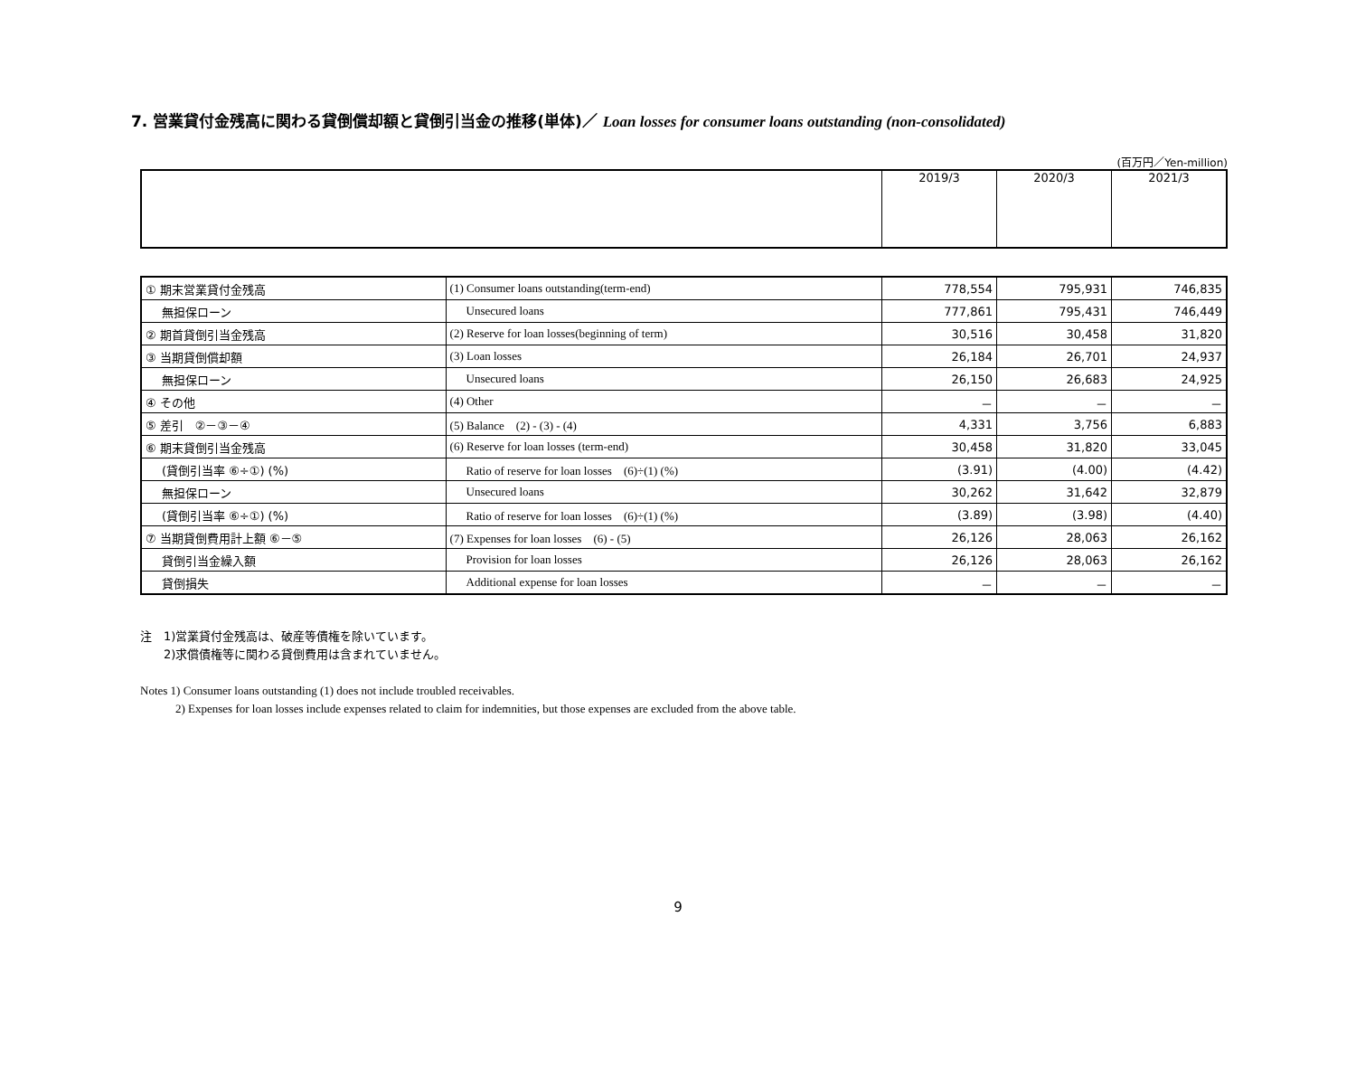7. 営業貸付金残高に関わる貸倒償却額と貸倒引当金の推移(単体)／ Loan losses for consumer loans outstanding (non-consolidated)
(百万円／Yen-million)
| | 2019/3 | 2020/3 | 2021/3 |
| --- | --- | --- | --- |
| ① 期末営業貸付金残高 | (1) Consumer loans outstanding(term-end) | 778,554 | 795,931 | 746,835 |
| 無担保ローン | Unsecured loans | 777,861 | 795,431 | 746,449 |
| ② 期首貸倒引当金残高 | (2) Reserve for loan losses(beginning of term) | 30,516 | 30,458 | 31,820 |
| ③ 当期貸倒償却額 | (3) Loan losses | 26,184 | 26,701 | 24,937 |
| 無担保ローン | Unsecured loans | 26,150 | 26,683 | 24,925 |
| ④ その他 | (4) Other | － | － | － |
| ⑤ 差引 ②－③－④ | (5) Balance (2) - (3) - (4) | 4,331 | 3,756 | 6,883 |
| ⑥ 期末貸倒引当金残高 | (6) Reserve for loan losses (term-end) | 30,458 | 31,820 | 33,045 |
| (貸倒引当率 ⑥÷①) (%) | Ratio of reserve for loan losses (6)÷(1) (%) | (3.91) | (4.00) | (4.42) |
| 無担保ローン | Unsecured loans | 30,262 | 31,642 | 32,879 |
| (貸倒引当率 ⑥÷①) (%) | Ratio of reserve for loan losses (6)÷(1) (%) | (3.89) | (3.98) | (4.40) |
| ⑦ 当期貸倒費用計上額 ⑥－⑤ | (7) Expenses for loan losses (6) - (5) | 26,126 | 28,063 | 26,162 |
| 貸倒引当金繰入額 | Provision for loan losses | 26,126 | 28,063 | 26,162 |
| 貸倒損失 | Additional expense for loan losses | － | － | － |
注　1)営業貸付金残高は、破産等債権を除いています。
　　2)求償債権等に関わる貸倒費用は含まれていません。
Notes 1) Consumer loans outstanding (1) does not include troubled receivables.
　　　2) Expenses for loan losses include expenses related to claim for indemnities, but those expenses are excluded from the above table.
9